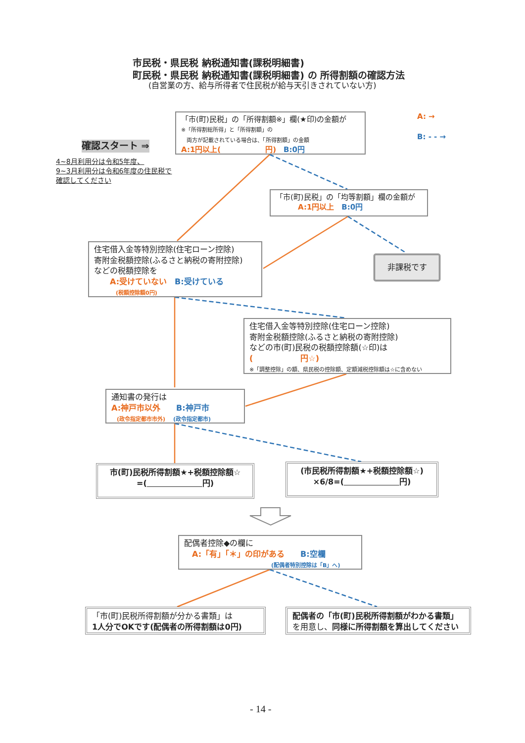市民税・県民税 納税通知書(課税明細書)
町民税・県民税 納税通知書(課税明細書) の 所得割額の確認方法
(自営業の方、給与所得者で住民税が給与天引きされていない方)
A: →
B: - - →
確認スタート ⇒
4~8月利用分は令和5年度、
9~3月利用分は令和6年度の住民税で
確認してください
「市(町)民税」の「所得割額※」欄(★印)の金額が
※「所得割総所得」と「所得割額」の
　両方が記載されている場合は、「所得割額」の金額
A:1円以上(　　　　　　円)　B:0円
「市(町)民税」の「均等割額」欄の金額が
　　　A:1円以上　B:0円
住宅借入金等特別控除(住宅ローン控除)
寄附金税額控除(ふるさと納税の寄附控除)
などの税額控除を
　　A:受けていない　B:受けている
　　　　(税額控除額0円)
非課税です
住宅借入金等特別控除(住宅ローン控除)
寄附金税額控除(ふるさと納税の寄附控除)
などの市(町)民税の税額控除額(☆印)は
(　　　　　　円☆)
※「調整控除」の額、県民税の控除額、定額減税控除額は☆に含めない
通知書の発行は
A:神戸市以外　　B:神戸市
　(政令指定都市市外)　(政令指定都市)
市(町)民税所得割額★+税額控除額☆
=(　　　　　　　 円)
(市民税所得割額★+税額控除額☆)
×6/8=(　　　　　　　 円)
配偶者控除◆の欄に
　A:「有」「＊」の印がある　　B:空欄
　　　　　　　　　　　　　　　　(配偶者特別控除は「B」へ)
「市(町)民税所得割額が分かる書類」は
1人分でOKです(配偶者の所得割額は0円)
配偶者の「市(町)民税所得割額がわかる書類」
を用意し、同様に所得割額を算出してください
- 14 -